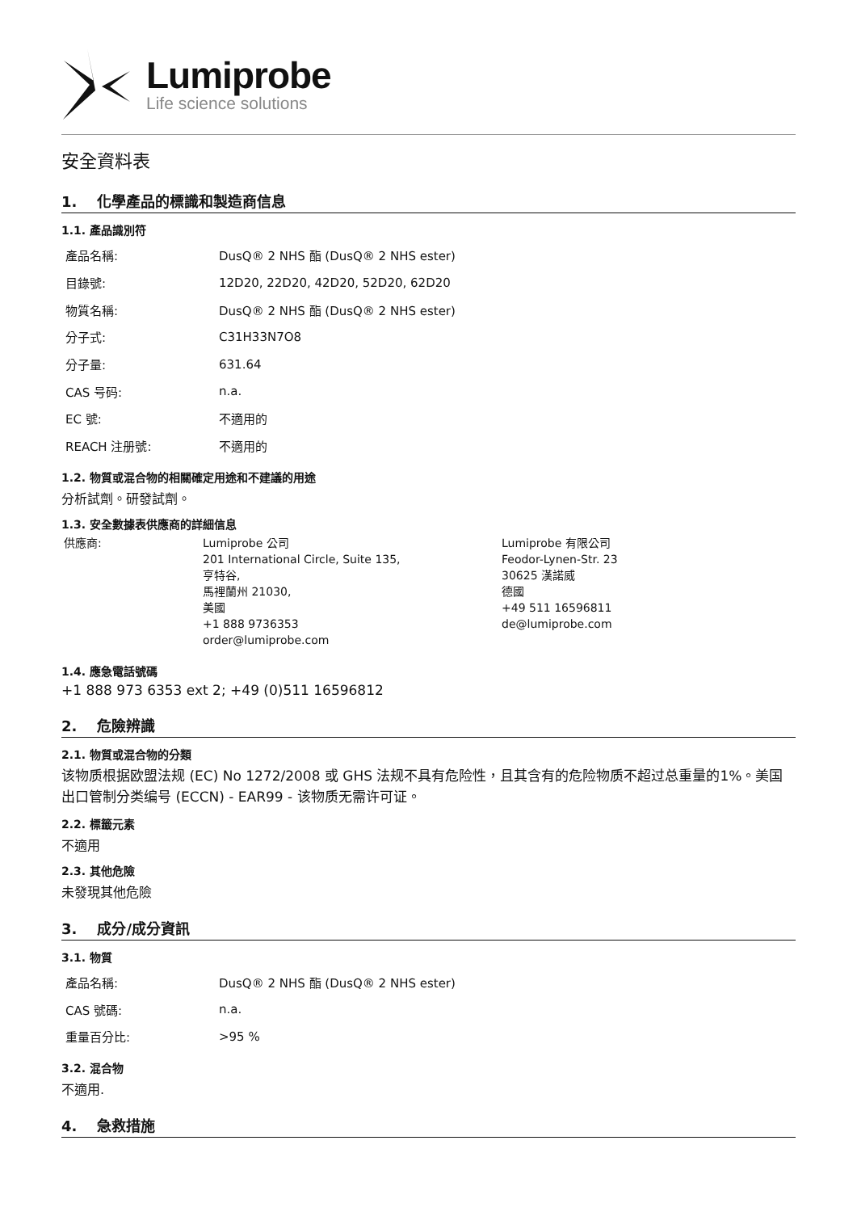Lumiprobe
Life science solutions
安全資料表
1. 化學產品的標識和製造商信息
1.1. 產品識別符
| 產品名稱: | DusQ® 2 NHS 酯 (DusQ® 2 NHS ester) |
| 目錄號: | 12D20, 22D20, 42D20, 52D20, 62D20 |
| 物質名稱: | DusQ® 2 NHS 酯 (DusQ® 2 NHS ester) |
| 分子式: | C31H33N7O8 |
| 分子量: | 631.64 |
| CAS 号码: | n.a. |
| EC 號: | 不適用的 |
| REACH 注册號: | 不適用的 |
1.2. 物質或混合物的相關確定用途和不建議的用途
分析試劑。研發試劑。
1.3. 安全數據表供應商的詳細信息
供應商: Lumiprobe 公司
201 International Circle, Suite 135,
亨特谷,
馬裡蘭州 21030,
美國
+1 888 9736353
order@lumiprobe.com
Lumiprobe 有限公司
Feodor-Lynen-Str. 23
30625 漢諾威
德國
+49 511 16596811
de@lumiprobe.com
1.4. 應急電話號碼
+1 888 973 6353 ext 2; +49 (0)511 16596812
2. 危險辨識
2.1. 物質或混合物的分類
该物质根据欧盟法规 (EC) No 1272/2008 或 GHS 法规不具有危险性，且其含有的危险物质不超过总重量的1%。美国出口管制分类编号 (ECCN) - EAR99 - 该物质无需许可证。
2.2. 標籤元素
不適用
2.3. 其他危險
未發現其他危險
3. 成分/成分資訊
3.1. 物質
| 產品名稱: | DusQ® 2 NHS 酯 (DusQ® 2 NHS ester) |
| CAS 號碼: | n.a. |
| 重量百分比: | >95 % |
3.2. 混合物
不適用.
4. 急救措施